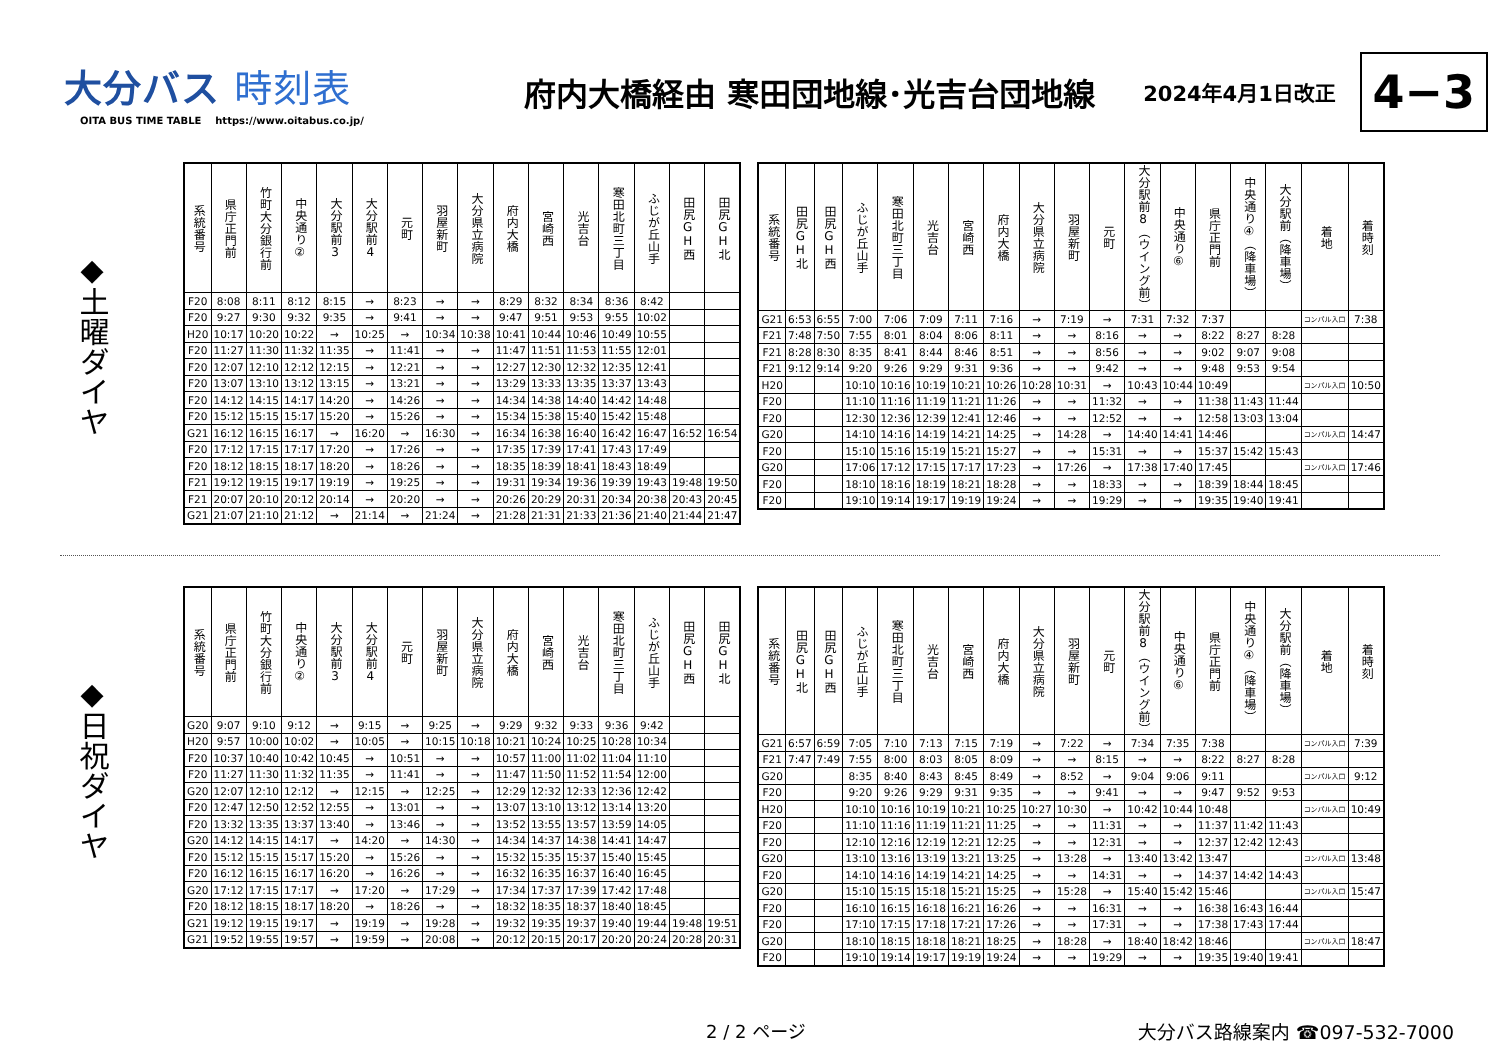大分バス 時刻表
OITA BUS TIME TABLE https://www.oitabus.co.jp/
府内大橋経由 寒田団地線･光吉台団地線
2024年4月1日改正
4−3
◆土曜ダイヤ
| 系統番号 | 県庁正門前 | 竹町大分銀行前 | 中央通り② | 大分駅前3 | 大分駅前4 | 元町 | 羽屋新町 | 大分県立病院 | 府内大橋 | 宮崎西 | 光吉台 | 寒田北町三丁目 | ふじが丘山手 | 田尻GH西 | 田尻GH北 |
| --- | --- | --- | --- | --- | --- | --- | --- | --- | --- | --- | --- | --- | --- | --- | --- |
| F20 | 8:08 | 8:11 | 8:12 | 8:15 | → | 8:23 | → | → | 8:29 | 8:32 | 8:34 | 8:36 | 8:42 | | |
| F20 | 9:27 | 9:30 | 9:32 | 9:35 | → | 9:41 | → | → | 9:47 | 9:51 | 9:53 | 9:55 | 10:02 | | |
| H20 | 10:17 | 10:20 | 10:22 | → | 10:25 | → | 10:34 | 10:38 | 10:41 | 10:44 | 10:46 | 10:49 | 10:55 | | |
| F20 | 11:27 | 11:30 | 11:32 | 11:35 | → | 11:41 | → | → | 11:47 | 11:51 | 11:53 | 11:55 | 12:01 | | |
| F20 | 12:07 | 12:10 | 12:12 | 12:15 | → | 12:21 | → | → | 12:27 | 12:30 | 12:32 | 12:35 | 12:41 | | |
| F20 | 13:07 | 13:10 | 13:12 | 13:15 | → | 13:21 | → | → | 13:29 | 13:33 | 13:35 | 13:37 | 13:43 | | |
| F20 | 14:12 | 14:15 | 14:17 | 14:20 | → | 14:26 | → | → | 14:34 | 14:38 | 14:40 | 14:42 | 14:48 | | |
| F20 | 15:12 | 15:15 | 15:17 | 15:20 | → | 15:26 | → | → | 15:34 | 15:38 | 15:40 | 15:42 | 15:48 | | |
| G21 | 16:12 | 16:15 | 16:17 | → | 16:20 | → | 16:30 | → | 16:34 | 16:38 | 16:40 | 16:42 | 16:47 | 16:52 | 16:54 |
| F20 | 17:12 | 17:15 | 17:17 | 17:20 | → | 17:26 | → | → | 17:35 | 17:39 | 17:41 | 17:43 | 17:49 | | |
| F20 | 18:12 | 18:15 | 18:17 | 18:20 | → | 18:26 | → | → | 18:35 | 18:39 | 18:41 | 18:43 | 18:49 | | |
| F21 | 19:12 | 19:15 | 19:17 | 19:19 | → | 19:25 | → | → | 19:31 | 19:34 | 19:36 | 19:39 | 19:43 | 19:48 | 19:50 |
| F21 | 20:07 | 20:10 | 20:12 | 20:14 | → | 20:20 | → | → | 20:26 | 20:29 | 20:31 | 20:34 | 20:38 | 20:43 | 20:45 |
| G21 | 21:07 | 21:10 | 21:12 | → | 21:14 | → | 21:24 | → | 21:28 | 21:31 | 21:33 | 21:36 | 21:40 | 21:44 | 21:47 |
| 系統番号 | 田尻GH北 | 田尻GH西 | ふじが丘山手 | 寒田北町三丁目 | 光吉台 | 宮崎西 | 府内大橋 | 大分県立病院 | 羽屋新町 | 元町 | 大分駅前8（ウイング前） | 中央通り⑥ | 県庁正門前 | 中央通り④（降車場） | 大分駅前（降車場） | 着地 | 着時刻 |
| --- | --- | --- | --- | --- | --- | --- | --- | --- | --- | --- | --- | --- | --- | --- | --- | --- | --- |
| G21 | 6:53 | 6:55 | 7:00 | 7:06 | 7:09 | 7:11 | 7:16 | → | 7:19 | → | 7:31 | 7:32 | 7:37 | | | コンパル入口 | 7:38 |
| F21 | 7:48 | 7:50 | 7:55 | 8:01 | 8:04 | 8:06 | 8:11 | → | → | 8:16 | → | → | 8:22 | 8:27 | 8:28 | | |
| F21 | 8:28 | 8:30 | 8:35 | 8:41 | 8:44 | 8:46 | 8:51 | → | → | 8:56 | → | → | 9:02 | 9:07 | 9:08 | | |
| F21 | 9:12 | 9:14 | 9:20 | 9:26 | 9:29 | 9:31 | 9:36 | → | → | 9:42 | → | → | 9:48 | 9:53 | 9:54 | | |
| H20 | | | 10:10 | 10:16 | 10:19 | 10:21 | 10:26 | 10:28 | 10:31 | → | 10:43 | 10:44 | 10:49 | | | コンパル入口 | 10:50 |
| F20 | | | 11:10 | 11:16 | 11:19 | 11:21 | 11:26 | → | → | 11:32 | → | → | 11:38 | 11:43 | 11:44 | | |
| F20 | | | 12:30 | 12:36 | 12:39 | 12:41 | 12:46 | → | → | 12:52 | → | → | 12:58 | 13:03 | 13:04 | | |
| G20 | | | 14:10 | 14:16 | 14:19 | 14:21 | 14:25 | → | 14:28 | → | 14:40 | 14:41 | 14:46 | | | コンパル入口 | 14:47 |
| F20 | | | 15:10 | 15:16 | 15:19 | 15:21 | 15:27 | → | → | 15:31 | → | → | 15:37 | 15:42 | 15:43 | | |
| G20 | | | 17:06 | 17:12 | 17:15 | 17:17 | 17:23 | → | 17:26 | → | 17:38 | 17:40 | 17:45 | | | コンパル入口 | 17:46 |
| F20 | | | 18:10 | 18:16 | 18:19 | 18:21 | 18:28 | → | → | 18:33 | → | → | 18:39 | 18:44 | 18:45 | | |
| F20 | | | 19:10 | 19:14 | 19:17 | 19:19 | 19:24 | → | → | 19:29 | → | → | 19:35 | 19:40 | 19:41 | | |
◆日祝ダイヤ
| 系統番号 | 県庁正門前 | 竹町大分銀行前 | 中央通り② | 大分駅前3 | 大分駅前4 | 元町 | 羽屋新町 | 大分県立病院 | 府内大橋 | 宮崎西 | 光吉台 | 寒田北町三丁目 | ふじが丘山手 | 田尻GH西 | 田尻GH北 |
| --- | --- | --- | --- | --- | --- | --- | --- | --- | --- | --- | --- | --- | --- | --- | --- |
| G20 | 9:07 | 9:10 | 9:12 | → | 9:15 | → | 9:25 | → | 9:29 | 9:32 | 9:33 | 9:36 | 9:42 | | |
| H20 | 9:57 | 10:00 | 10:02 | → | 10:05 | → | 10:15 | 10:18 | 10:21 | 10:24 | 10:25 | 10:28 | 10:34 | | |
| F20 | 10:37 | 10:40 | 10:42 | 10:45 | → | 10:51 | → | → | 10:57 | 11:00 | 11:02 | 11:04 | 11:10 | | |
| F20 | 11:27 | 11:30 | 11:32 | 11:35 | → | 11:41 | → | → | 11:47 | 11:50 | 11:52 | 11:54 | 12:00 | | |
| G20 | 12:07 | 12:10 | 12:12 | → | 12:15 | → | 12:25 | → | 12:29 | 12:32 | 12:33 | 12:36 | 12:42 | | |
| F20 | 12:47 | 12:50 | 12:52 | 12:55 | → | 13:01 | → | → | 13:07 | 13:10 | 13:12 | 13:14 | 13:20 | | |
| F20 | 13:32 | 13:35 | 13:37 | 13:40 | → | 13:46 | → | → | 13:52 | 13:55 | 13:57 | 13:59 | 14:05 | | |
| G20 | 14:12 | 14:15 | 14:17 | → | 14:20 | → | 14:30 | → | 14:34 | 14:37 | 14:38 | 14:41 | 14:47 | | |
| F20 | 15:12 | 15:15 | 15:17 | 15:20 | → | 15:26 | → | → | 15:32 | 15:35 | 15:37 | 15:40 | 15:45 | | |
| F20 | 16:12 | 16:15 | 16:17 | 16:20 | → | 16:26 | → | → | 16:32 | 16:35 | 16:37 | 16:40 | 16:45 | | |
| G20 | 17:12 | 17:15 | 17:17 | → | 17:20 | → | 17:29 | → | 17:34 | 17:37 | 17:39 | 17:42 | 17:48 | | |
| F20 | 18:12 | 18:15 | 18:17 | 18:20 | → | 18:26 | → | → | 18:32 | 18:35 | 18:37 | 18:40 | 18:45 | | |
| G21 | 19:12 | 19:15 | 19:17 | → | 19:19 | → | 19:28 | → | 19:32 | 19:35 | 19:37 | 19:40 | 19:44 | 19:48 | 19:51 |
| G21 | 19:52 | 19:55 | 19:57 | → | 19:59 | → | 20:08 | → | 20:12 | 20:15 | 20:17 | 20:20 | 20:24 | 20:28 | 20:31 |
| 系統番号 | 田尻GH北 | 田尻GH西 | ふじが丘山手 | 寒田北町三丁目 | 光吉台 | 宮崎西 | 府内大橋 | 大分県立病院 | 羽屋新町 | 元町 | 大分駅前8（ウイング前） | 中央通り⑥ | 県庁正門前 | 中央通り④（降車場） | 大分駅前（降車場） | 着地 | 着時刻 |
| --- | --- | --- | --- | --- | --- | --- | --- | --- | --- | --- | --- | --- | --- | --- | --- | --- | --- |
| G21 | 6:57 | 6:59 | 7:05 | 7:10 | 7:13 | 7:15 | 7:19 | → | 7:22 | → | 7:34 | 7:35 | 7:38 | | | コンパル入口 | 7:39 |
| F21 | 7:47 | 7:49 | 7:55 | 8:00 | 8:03 | 8:05 | 8:09 | → | → | 8:15 | → | → | 8:22 | 8:27 | 8:28 | | |
| G20 | | | 8:35 | 8:40 | 8:43 | 8:45 | 8:49 | → | 8:52 | → | 9:04 | 9:06 | 9:11 | | | コンパル入口 | 9:12 |
| F20 | | | 9:20 | 9:26 | 9:29 | 9:31 | 9:35 | → | → | 9:41 | → | → | 9:47 | 9:52 | 9:53 | | |
| H20 | | | 10:10 | 10:16 | 10:19 | 10:21 | 10:25 | 10:27 | 10:30 | → | 10:42 | 10:44 | 10:48 | | | コンパル入口 | 10:49 |
| F20 | | | 11:10 | 11:16 | 11:19 | 11:21 | 11:25 | → | → | 11:31 | → | → | 11:37 | 11:42 | 11:43 | | |
| F20 | | | 12:10 | 12:16 | 12:19 | 12:21 | 12:25 | → | → | 12:31 | → | → | 12:37 | 12:42 | 12:43 | | |
| G20 | | | 13:10 | 13:16 | 13:19 | 13:21 | 13:25 | → | 13:28 | → | 13:40 | 13:42 | 13:47 | | | コンパル入口 | 13:48 |
| F20 | | | 14:10 | 14:16 | 14:19 | 14:21 | 14:25 | → | → | 14:31 | → | → | 14:37 | 14:42 | 14:43 | | |
| G20 | | | 15:10 | 15:15 | 15:18 | 15:21 | 15:25 | → | 15:28 | → | 15:40 | 15:42 | 15:46 | | | コンパル入口 | 15:47 |
| F20 | | | 16:10 | 16:15 | 16:18 | 16:21 | 16:26 | → | → | 16:31 | → | → | 16:38 | 16:43 | 16:44 | | |
| F20 | | | 17:10 | 17:15 | 17:18 | 17:21 | 17:26 | → | → | 17:31 | → | → | 17:38 | 17:43 | 17:44 | | |
| G20 | | | 18:10 | 18:15 | 18:18 | 18:21 | 18:25 | → | 18:28 | → | 18:40 | 18:42 | 18:46 | | | コンパル入口 | 18:47 |
| F20 | | | 19:10 | 19:14 | 19:17 | 19:19 | 19:24 | → | → | 19:29 | → | → | 19:35 | 19:40 | 19:41 | | |
2 / 2 ページ 大分バス路線案内 ☎097-532-7000